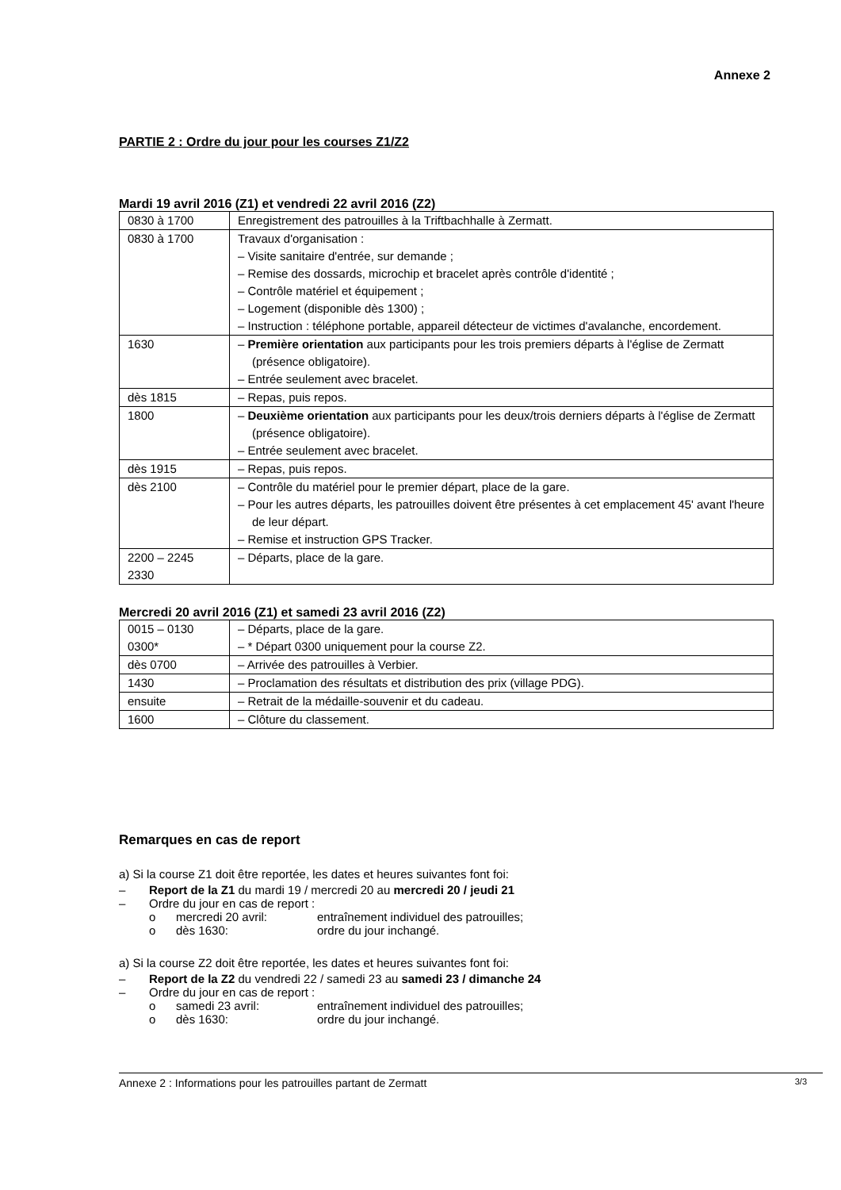Annexe 2
PARTIE 2 : Ordre du jour pour les courses Z1/Z2
Mardi 19 avril 2016 (Z1) et vendredi 22 avril 2016 (Z2)
| 0830 à 1700 | Enregistrement des patrouilles à la Triftbachhalle à Zermatt. |
| 0830 à 1700 | Travaux d'organisation : – Visite sanitaire d'entrée, sur demande ; – Remise des dossards, microchip et bracelet après contrôle d'identité ; – Contrôle matériel et équipement ; – Logement (disponible dès 1300) ; – Instruction : téléphone portable, appareil détecteur de victimes d'avalanche, encordement. |
| 1630 | – Première orientation aux participants pour les trois premiers départs à l'église de Zermatt (présence obligatoire). – Entrée seulement avec bracelet. |
| dès 1815 | – Repas, puis repos. |
| 1800 | – Deuxième orientation aux participants pour les deux/trois derniers départs à l'église de Zermatt (présence obligatoire). – Entrée seulement avec bracelet. |
| dès 1915 | – Repas, puis repos. |
| dès 2100 | – Contrôle du matériel pour le premier départ, place de la gare. – Pour les autres départs, les patrouilles doivent être présentes à cet emplacement 45' avant l'heure de leur départ. – Remise et instruction GPS Tracker. |
| 2200 – 2245 2330 | – Départs, place de la gare. |
Mercredi 20 avril 2016 (Z1) et samedi 23 avril 2016 (Z2)
| 0015 – 0130 0300* | – Départs, place de la gare. – * Départ 0300 uniquement pour la course Z2. |
| dès 0700 | – Arrivée des patrouilles à Verbier. |
| 1430 | – Proclamation des résultats et distribution des prix (village PDG). |
| ensuite | – Retrait de la médaille-souvenir et du cadeau. |
| 1600 | – Clôture du classement. |
Remarques en cas de report
a) Si la course Z1 doit être reportée, les dates et heures suivantes font foi:
– Report de la Z1 du mardi 19 / mercredi 20 au mercredi 20 / jeudi 21
– Ordre du jour en cas de report :
o mercredi 20 avril: entraînement individuel des patrouilles;
o dès 1630: ordre du jour inchangé.
a) Si la course Z2 doit être reportée, les dates et heures suivantes font foi:
– Report de la Z2 du vendredi 22 / samedi 23 au samedi 23 / dimanche 24
– Ordre du jour en cas de report :
o samedi 23 avril: entraînement individuel des patrouilles;
o dès 1630: ordre du jour inchangé.
Annexe 2 : Informations pour les patrouilles partant de Zermatt 3/3